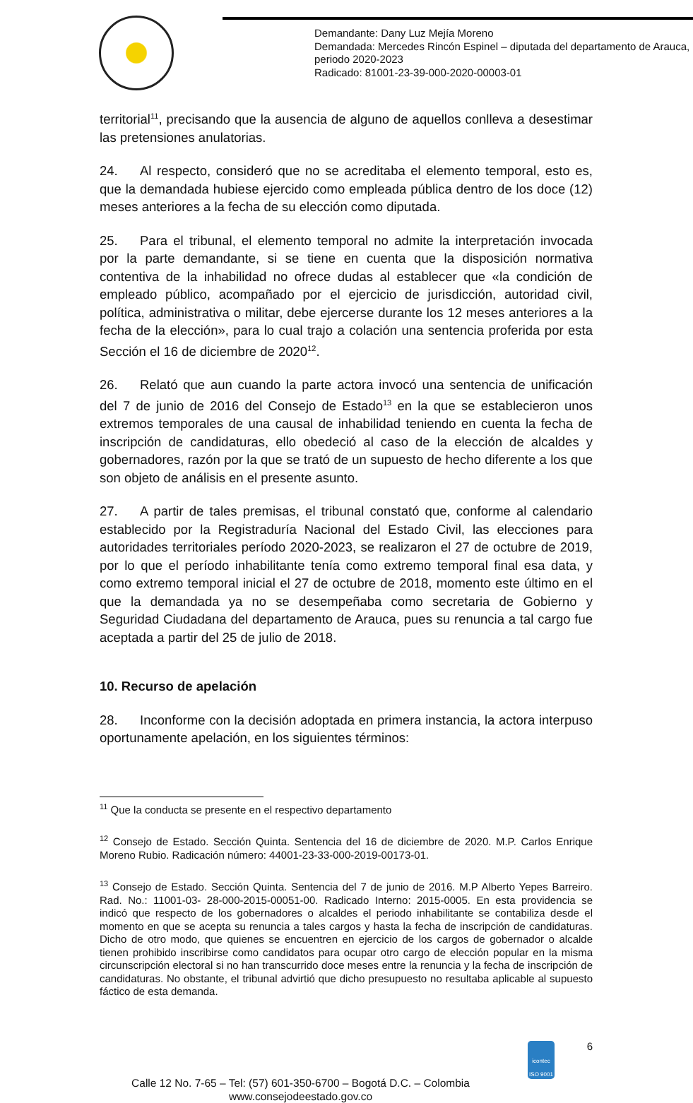Demandante: Dany Luz Mejía Moreno
Demandada: Mercedes Rincón Espinel – diputada del departamento de Arauca, periodo 2020-2023
Radicado: 81001-23-39-000-2020-00003-01
territorial<sup>11</sup>, precisando que la ausencia de alguno de aquellos conlleva a desestimar las pretensiones anulatorias.
24. Al respecto, consideró que no se acreditaba el elemento temporal, esto es, que la demandada hubiese ejercido como empleada pública dentro de los doce (12) meses anteriores a la fecha de su elección como diputada.
25. Para el tribunal, el elemento temporal no admite la interpretación invocada por la parte demandante, si se tiene en cuenta que la disposición normativa contentiva de la inhabilidad no ofrece dudas al establecer que «la condición de empleado público, acompañado por el ejercicio de jurisdicción, autoridad civil, política, administrativa o militar, debe ejercerse durante los 12 meses anteriores a la fecha de la elección», para lo cual trajo a colación una sentencia proferida por esta Sección el 16 de diciembre de 2020<sup>12</sup>.
26. Relató que aun cuando la parte actora invocó una sentencia de unificación del 7 de junio de 2016 del Consejo de Estado<sup>13</sup> en la que se establecieron unos extremos temporales de una causal de inhabilidad teniendo en cuenta la fecha de inscripción de candidaturas, ello obedeció al caso de la elección de alcaldes y gobernadores, razón por la que se trató de un supuesto de hecho diferente a los que son objeto de análisis en el presente asunto.
27. A partir de tales premisas, el tribunal constató que, conforme al calendario establecido por la Registraduría Nacional del Estado Civil, las elecciones para autoridades territoriales período 2020-2023, se realizaron el 27 de octubre de 2019, por lo que el período inhabilitante tenía como extremo temporal final esa data, y como extremo temporal inicial el 27 de octubre de 2018, momento este último en el que la demandada ya no se desempeñaba como secretaria de Gobierno y Seguridad Ciudadana del departamento de Arauca, pues su renuncia a tal cargo fue aceptada a partir del 25 de julio de 2018.
10. Recurso de apelación
28. Inconforme con la decisión adoptada en primera instancia, la actora interpuso oportunamente apelación, en los siguientes términos:
<sup>11</sup> Que la conducta se presente en el respectivo departamento
<sup>12</sup> Consejo de Estado. Sección Quinta. Sentencia del 16 de diciembre de 2020. M.P. Carlos Enrique Moreno Rubio. Radicación número: 44001-23-33-000-2019-00173-01.
<sup>13</sup> Consejo de Estado. Sección Quinta. Sentencia del 7 de junio de 2016. M.P Alberto Yepes Barreiro. Rad. No.: 11001-03- 28-000-2015-00051-00. Radicado Interno: 2015-0005. En esta providencia se indicó que respecto de los gobernadores o alcaldes el periodo inhabilitante se contabiliza desde el momento en que se acepta su renuncia a tales cargos y hasta la fecha de inscripción de candidaturas. Dicho de otro modo, que quienes se encuentren en ejercicio de los cargos de gobernador o alcalde tienen prohibido inscribirse como candidatos para ocupar otro cargo de elección popular en la misma circunscripción electoral si no han transcurrido doce meses entre la renuncia y la fecha de inscripción de candidaturas. No obstante, el tribunal advirtió que dicho presupuesto no resultaba aplicable al supuesto fáctico de esta demanda.
Calle 12 No. 7-65 – Tel: (57) 601-350-6700 – Bogotá D.C. – Colombia
www.consejodeestado.gov.co
icontec
ISO 9001
6